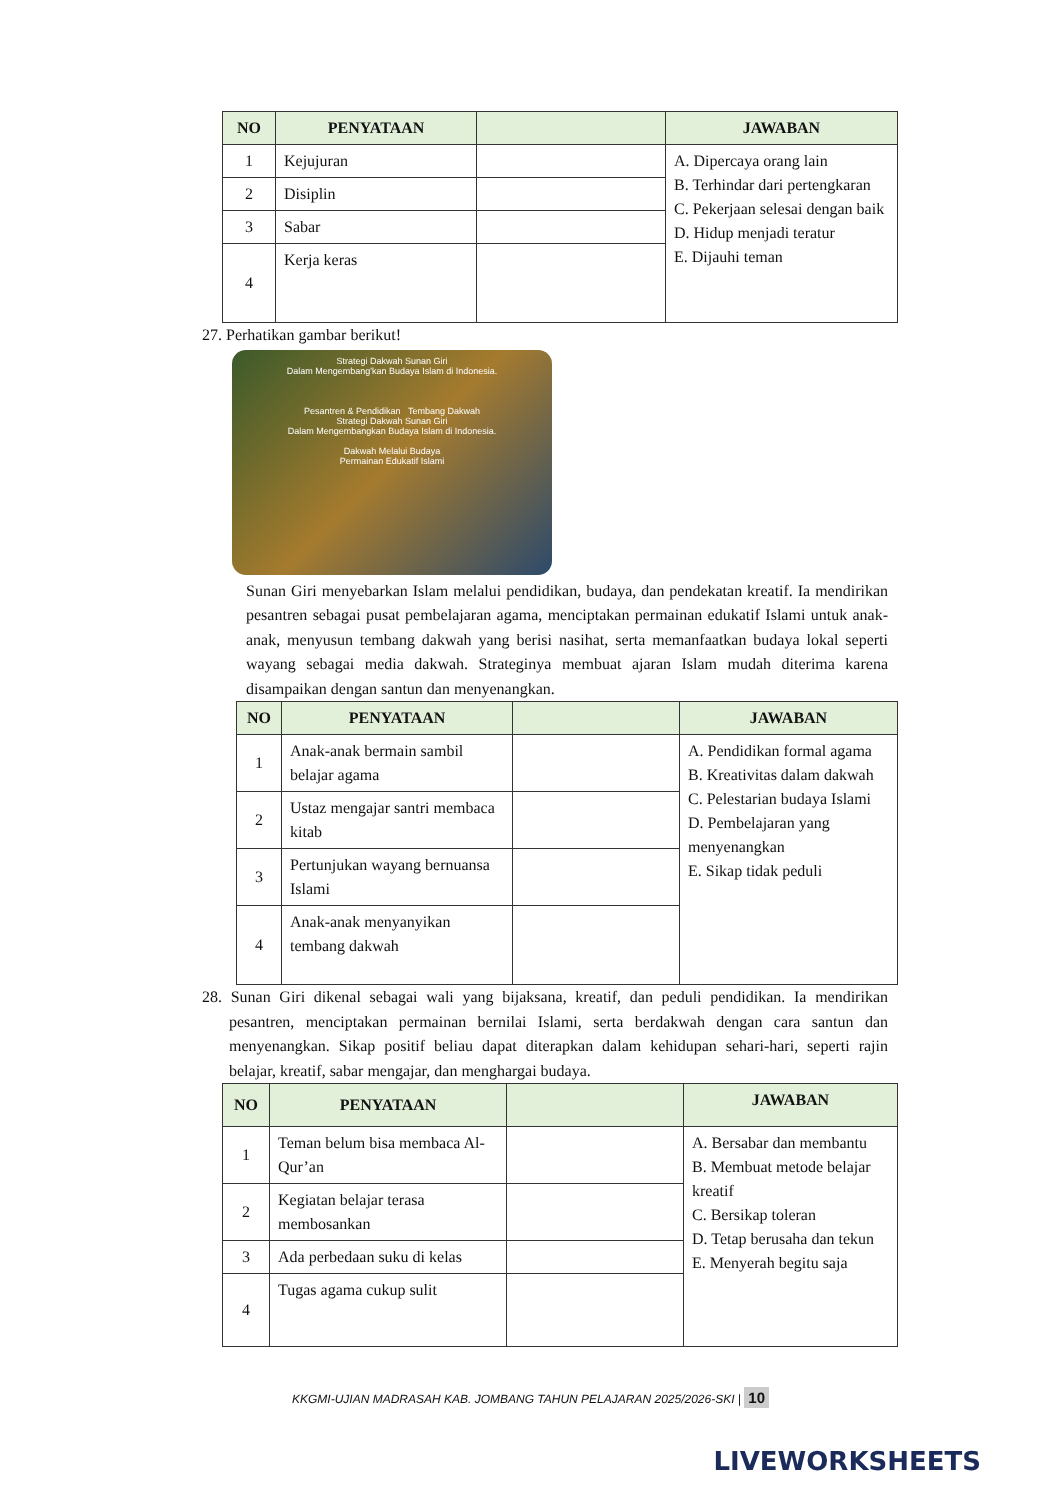| NO | PENYATAAN | | JAWABAN |
| --- | --- | --- | --- |
| 1 | Kejujuran | | A. Dipercaya orang lain B. Terhindar dari pertengkaran C. Pekerjaan selesai dengan baik D. Hidup menjadi teratur E. Dijauhi teman |
| 2 | Disiplin | | |
| 3 | Sabar | | |
| 4 | Kerja keras | | |
27. Perhatikan gambar berikut!
Strategi Dakwah Sunan Giri
Dalam Mengembang'kan Budaya Islam di Indonesia.
Pesantren & Pendidikan Tembang Dakwah
Strategi Dakwah Sunan Giri
Dalam Mengembangkan Budaya Islam di Indonesia.
Dakwah Melalui Budaya
Permainan Edukatif Islami
Sunan Giri menyebarkan Islam melalui pendidikan, budaya, dan pendekatan kreatif. Ia mendirikan pesantren sebagai pusat pembelajaran agama, menciptakan permainan edukatif Islami untuk anak-anak, menyusun tembang dakwah yang berisi nasihat, serta memanfaatkan budaya lokal seperti wayang sebagai media dakwah. Strateginya membuat ajaran Islam mudah diterima karena disampaikan dengan santun dan menyenangkan.
| NO | PENYATAAN | | JAWABAN |
| --- | --- | --- | --- |
| 1 | Anak-anak bermain sambil belajar agama | | A. Pendidikan formal agama B. Kreativitas dalam dakwah C. Pelestarian budaya Islami D. Pembelajaran yang menyenangkan E. Sikap tidak peduli |
| 2 | Ustaz mengajar santri membaca kitab | | |
| 3 | Pertunjukan wayang bernuansa Islami | | |
| 4 | Anak-anak menyanyikan tembang dakwah | | |
28. Sunan Giri dikenal sebagai wali yang bijaksana, kreatif, dan peduli pendidikan. Ia mendirikan pesantren, menciptakan permainan bernilai Islami, serta berdakwah dengan cara santun dan menyenangkan. Sikap positif beliau dapat diterapkan dalam kehidupan sehari-hari, seperti rajin belajar, kreatif, sabar mengajar, dan menghargai budaya.
| NO | PENYATAAN | | JAWABAN |
| --- | --- | --- | --- |
| 1 | Teman belum bisa membaca Al-Qur’an | | A. Bersabar dan membantu B. Membuat metode belajar kreatif C. Bersikap toleran D. Tetap berusaha dan tekun E. Menyerah begitu saja |
| 2 | Kegiatan belajar terasa membosankan | | |
| 3 | Ada perbedaan suku di kelas | | |
| 4 | Tugas agama cukup sulit | | |
KKGMI-UJIAN MADRASAH KAB. JOMBANG TAHUN PELAJARAN 2025/2026-SKI | 10
LIVEWORKSHEETS